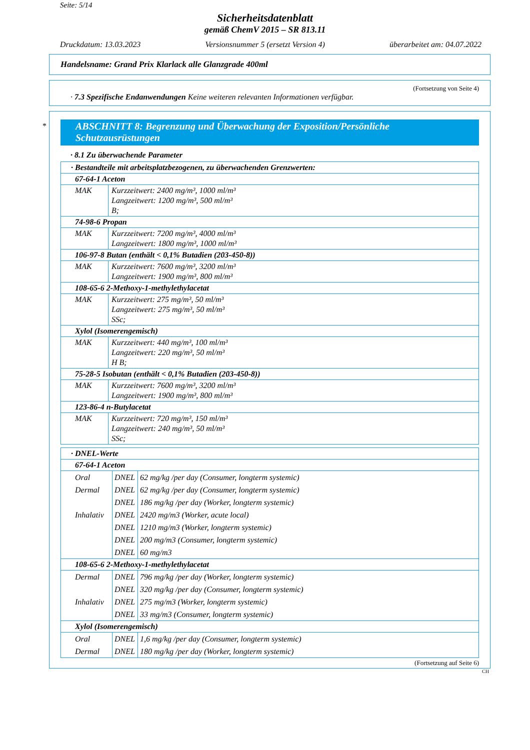Seite: 5/14
Sicherheitsdatenblatt
gemäß ChemV 2015 – SR 813.11
Druckdatum: 13.03.2023 Versionsnummer 5 (ersetzt Version 4) überarbeitet am: 04.07.2022
Handelsname: Grand Prix Klarlack alle Glanzgrade 400ml
(Fortsetzung von Seite 4)
· 7.3 Spezifische Endanwendungen Keine weiteren relevanten Informationen verfügbar.
*
ABSCHNITT 8: Begrenzung und Überwachung der Exposition/Persönliche Schutzausrüstungen
· 8.1 Zu überwachende Parameter
| · Bestandteile mit arbeitsplatzbezogenen, zu überwachenden Grenzwerten: | |
| 67-64-1 Aceton | |
| MAK | Kurzzeitwert: 2400 mg/m³, 1000 ml/m³ Langzeitwert: 1200 mg/m³, 500 ml/m³ B; |
| 74-98-6 Propan | |
| MAK | Kurzzeitwert: 7200 mg/m³, 4000 ml/m³ Langzeitwert: 1800 mg/m³, 1000 ml/m³ |
| 106-97-8 Butan (enthält < 0,1% Butadien (203-450-8)) | |
| MAK | Kurzzeitwert: 7600 mg/m³, 3200 ml/m³ Langzeitwert: 1900 mg/m³, 800 ml/m³ |
| 108-65-6 2-Methoxy-1-methylethylacetat | |
| MAK | Kurzzeitwert: 275 mg/m³, 50 ml/m³ Langzeitwert: 275 mg/m³, 50 ml/m³ SSc; |
| Xylol (Isomerengemisch) | |
| MAK | Kurzzeitwert: 440 mg/m³, 100 ml/m³ Langzeitwert: 220 mg/m³, 50 ml/m³ H B; |
| 75-28-5 Isobutan (enthält < 0,1% Butadien (203-450-8)) | |
| MAK | Kurzzeitwert: 7600 mg/m³, 3200 ml/m³ Langzeitwert: 1900 mg/m³, 800 ml/m³ |
| 123-86-4 n-Butylacetat | |
| MAK | Kurzzeitwert: 720 mg/m³, 150 ml/m³ Langzeitwert: 240 mg/m³, 50 ml/m³ SSc; |
| · DNEL-Werte |
| 67-64-1 Aceton |
| / Oral / DNEL / 62 mg/kg /per day (Consumer, longterm systemic) / / Dermal / DNEL / 62 mg/kg /per day (Consumer, longterm systemic) / / / DNEL / 186 mg/kg /per day (Worker, longterm systemic) / / Inhalativ / DNEL / 2420 mg/m3 (Worker, acute local) / / / DNEL / 1210 mg/m3 (Worker, longterm systemic) / / / DNEL / 200 mg/m3 (Consumer, longterm systemic) / / / DNEL / 60 mg/m3 / |
| 108-65-6 2-Methoxy-1-methylethylacetat |
| / Dermal / DNEL / 796 mg/kg /per day (Worker, longterm systemic) / / / DNEL / 320 mg/kg /per day (Consumer, longterm systemic) / / Inhalativ / DNEL / 275 mg/m3 (Worker, longterm systemic) / / / DNEL / 33 mg/m3 (Consumer, longterm systemic) / |
| Xylol (Isomerengemisch) |
| / Oral / DNEL / 1,6 mg/kg /per day (Consumer, longterm systemic) / / Dermal / DNEL / 180 mg/kg /per day (Worker, longterm systemic) / |
(Fortsetzung auf Seite 6)
CH